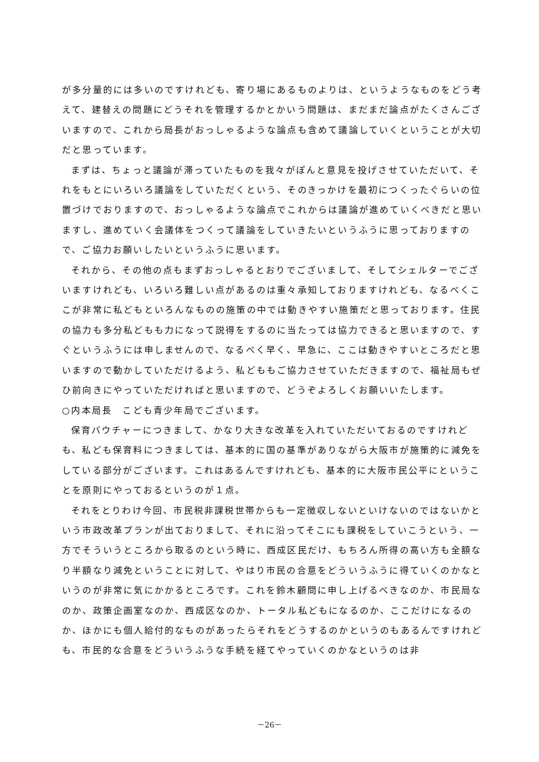が多分量的には多いのですけれども、寄り場にあるものよりは、というようなものをどう考えて、建替えの問題にどうそれを管理するかとかいう問題は、まだまだ論点がたくさんございますので、これから局長がおっしゃるような論点も含めて議論していくということが大切だと思っています。
まずは、ちょっと議論が滞っていたものを我々がぽんと意見を投げさせていただいて、それをもとにいろいろ議論をしていただくという、そのきっかけを最初につくったぐらいの位置づけでおりますので、おっしゃるような論点でこれからは議論が進めていくべきだと思いますし、進めていく会議体をつくって議論をしていきたいというふうに思っておりますので、ご協力お願いしたいというふうに思います。
それから、その他の点もまずおっしゃるとおりでございまして、そしてシェルターでございますけれども、いろいろ難しい点があるのは重々承知しておりますけれども、なるべくここが非常に私どもといろんなものの施策の中では動きやすい施策だと思っております。住民の協力も多分私どもも力になって説得をするのに当たっては協力できると思いますので、すぐというふうには申しませんので、なるべく早く、早急に、ここは動きやすいところだと思いますので動かしていただけるよう、私どももご協力させていただきますので、福祉局もぜひ前向きにやっていただければと思いますので、どうぞよろしくお願いいたします。
○内本局長　こども青少年局でございます。
保育バウチャーにつきまして、かなり大きな改革を入れていただいておるのですけれども、私ども保育料につきましては、基本的に国の基準がありながら大阪市が施策的に減免をしている部分がございます。これはあるんですけれども、基本的に大阪市民公平にということを原則にやっておるというのが１点。
それをとりわけ今回、市民税非課税世帯からも一定徴収しないといけないのではないかという市政改革プランが出ておりまして、それに沿ってそこにも課税をしていこうという、一方でそういうところから取るのという時に、西成区民だけ、もちろん所得の高い方も全額なり半額なり減免ということに対して、やはり市民の合意をどういうふうに得ていくのかなというのが非常に気にかかるところです。これを鈴木顧問に申し上げるべきなのか、市民局なのか、政策企画室なのか、西成区なのか、トータル私どもになるのか、ここだけになるのか、ほかにも個人給付的なものがあったらそれをどうするのかというのもあるんですけれども、市民的な合意をどういうふうな手続を経てやっていくのかなというのは非
－26－